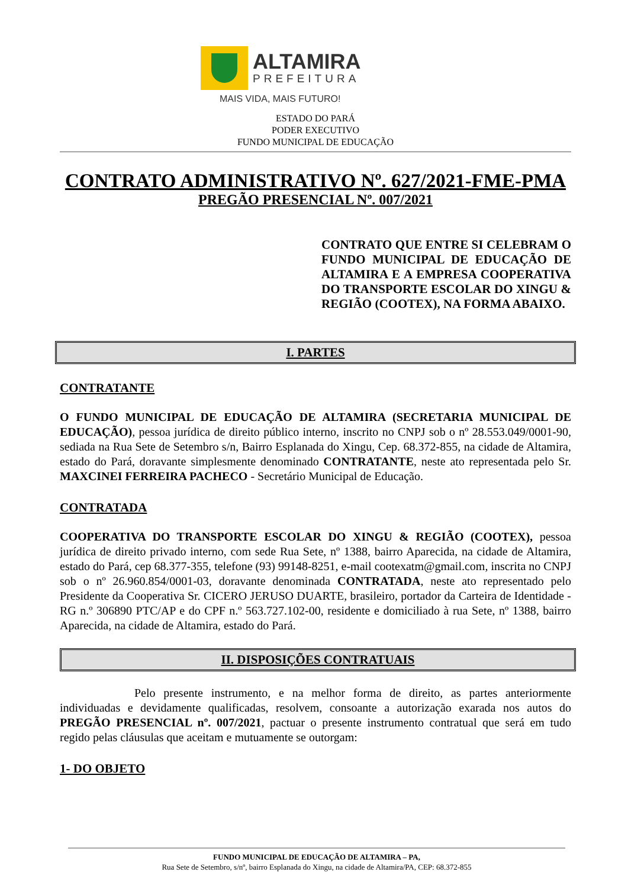ALTAMIRA
PREFEITURA
MAIS VIDA, MAIS FUTURO!
ESTADO DO PARÁ
PODER EXECUTIVO
FUNDO MUNICIPAL DE EDUCAÇÃO
CONTRATO ADMINISTRATIVO Nº. 627/2021-FME-PMA
PREGÃO PRESENCIAL Nº. 007/2021
CONTRATO QUE ENTRE SI CELEBRAM O FUNDO MUNICIPAL DE EDUCAÇÃO DE ALTAMIRA E A EMPRESA COOPERATIVA DO TRANSPORTE ESCOLAR DO XINGU & REGIÃO (COOTEX), NA FORMA ABAIXO.
I. PARTES
CONTRATANTE
O FUNDO MUNICIPAL DE EDUCAÇÃO DE ALTAMIRA (SECRETARIA MUNICIPAL DE EDUCAÇÃO), pessoa jurídica de direito público interno, inscrito no CNPJ sob o nº 28.553.049/0001-90, sediada na Rua Sete de Setembro s/n, Bairro Esplanada do Xingu, Cep. 68.372-855, na cidade de Altamira, estado do Pará, doravante simplesmente denominado CONTRATANTE, neste ato representada pelo Sr. MAXCINEI FERREIRA PACHECO - Secretário Municipal de Educação.
CONTRATADA
COOPERATIVA DO TRANSPORTE ESCOLAR DO XINGU & REGIÃO (COOTEX), pessoa jurídica de direito privado interno, com sede Rua Sete, nº 1388, bairro Aparecida, na cidade de Altamira, estado do Pará, cep 68.377-355, telefone (93) 99148-8251, e-mail cootexatm@gmail.com, inscrita no CNPJ sob o nº 26.960.854/0001-03, doravante denominada CONTRATADA, neste ato representado pelo Presidente da Cooperativa Sr. CICERO JERUSO DUARTE, brasileiro, portador da Carteira de Identidade - RG n.º 306890 PTC/AP e do CPF n.º 563.727.102-00, residente e domiciliado à rua Sete, nº 1388, bairro Aparecida, na cidade de Altamira, estado do Pará.
II. DISPOSIÇÕES CONTRATUAIS
Pelo presente instrumento, e na melhor forma de direito, as partes anteriormente individuadas e devidamente qualificadas, resolvem, consoante a autorização exarada nos autos do PREGÃO PRESENCIAL nº. 007/2021, pactuar o presente instrumento contratual que será em tudo regido pelas cláusulas que aceitam e mutuamente se outorgam:
1- DO OBJETO
FUNDO MUNICIPAL DE EDUCAÇÃO DE ALTAMIRA – PA,
Rua Sete de Setembro, s/nº, bairro Esplanada do Xingu, na cidade de Altamira/PA, CEP: 68.372-855